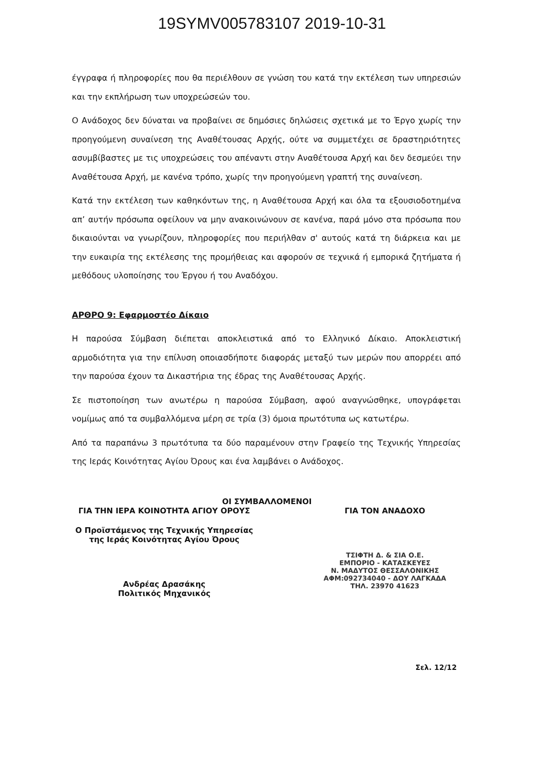19SYMV005783107 2019-10-31
έγγραφα ή πληροφορίες που θα περιέλθουν σε γνώση του κατά την εκτέλεση των υπηρεσιών και την εκπλήρωση των υποχρεώσεών του.
Ο Ανάδοχος δεν δύναται να προβαίνει σε δημόσιες δηλώσεις σχετικά με το Έργο χωρίς την προηγούμενη συναίνεση της Αναθέτουσας Αρχής, ούτε να συμμετέχει σε δραστηριότητες ασυμβίβαστες με τις υποχρεώσεις του απέναντι στην Αναθέτουσα Αρχή και δεν δεσμεύει την Αναθέτουσα Αρχή, με κανένα τρόπο, χωρίς την προηγούμενη γραπτή της συναίνεση.
Κατά την εκτέλεση των καθηκόντων της, η Αναθέτουσα Αρχή και όλα τα εξουσιοδοτημένα απ’ αυτήν πρόσωπα οφείλουν να μην ανακοινώνουν σε κανένα, παρά μόνο στα πρόσωπα που δικαιούνται να γνωρίζουν, πληροφορίες που περιήλθαν σ' αυτούς κατά τη διάρκεια και με την ευκαιρία της εκτέλεσης της προμήθειας και αφορούν σε τεχνικά ή εμπορικά ζητήματα ή μεθόδους υλοποίησης του Έργου ή του Αναδόχου.
ΑΡΘΡΟ 9: Εφαρμοστέο Δίκαιο
Η παρούσα Σύμβαση διέπεται αποκλειστικά από το Ελληνικό Δίκαιο. Αποκλειστική αρμοδιότητα για την επίλυση οποιασδήποτε διαφοράς μεταξύ των μερών που απορρέει από την παρούσα έχουν τα Δικαστήρια της έδρας της Αναθέτουσας Αρχής.
Σε πιστοποίηση των ανωτέρω η παρούσα Σύμβαση, αφού αναγνώσθηκε, υπογράφεται νομίμως από τα συμβαλλόμενα μέρη σε τρία (3) όμοια πρωτότυπα ως κατωτέρω.
Από τα παραπάνω 3 πρωτότυπα τα δύο παραμένουν στην Γραφείο της Τεχνικής Υπηρεσίας της Ιεράς Κοινότητας Αγίου Όρους και ένα λαμβάνει ο Ανάδοχος.
ΟΙ ΣΥΜΒΑΛΛΟΜΕΝΟΙ
ΓΙΑ ΤΗΝ ΙΕΡΑ ΚΟΙΝΟΤΗΤΑ ΑΓΙΟΥ ΟΡΟΥΣ ΓΙΑ ΤΟΝ ΑΝΑΔΟΧΟ
Ο Προϊστάμενος της Τεχνικής Υπηρεσίας
της Ιεράς Κοινότητας Αγίου Όρους
ΤΣΙΦΤΗ Δ. & ΣΙΑ Ο.Ε.
ΕΜΠΟΡΙΟ - ΚΑΤΑΣΚΕΥΕΣ
Ν. ΜΑΔΥΤΟΣ ΘΕΣΣΑΛΟΝΙΚΗΣ
ΑΦΜ:092734040 - ΔΟΥ ΛΑΓΚΑΔΑ
ΤΗΛ. 23970 41623
Ανδρέας Δρασάκης
Πολιτικός Μηχανικός
Σελ. 12/12